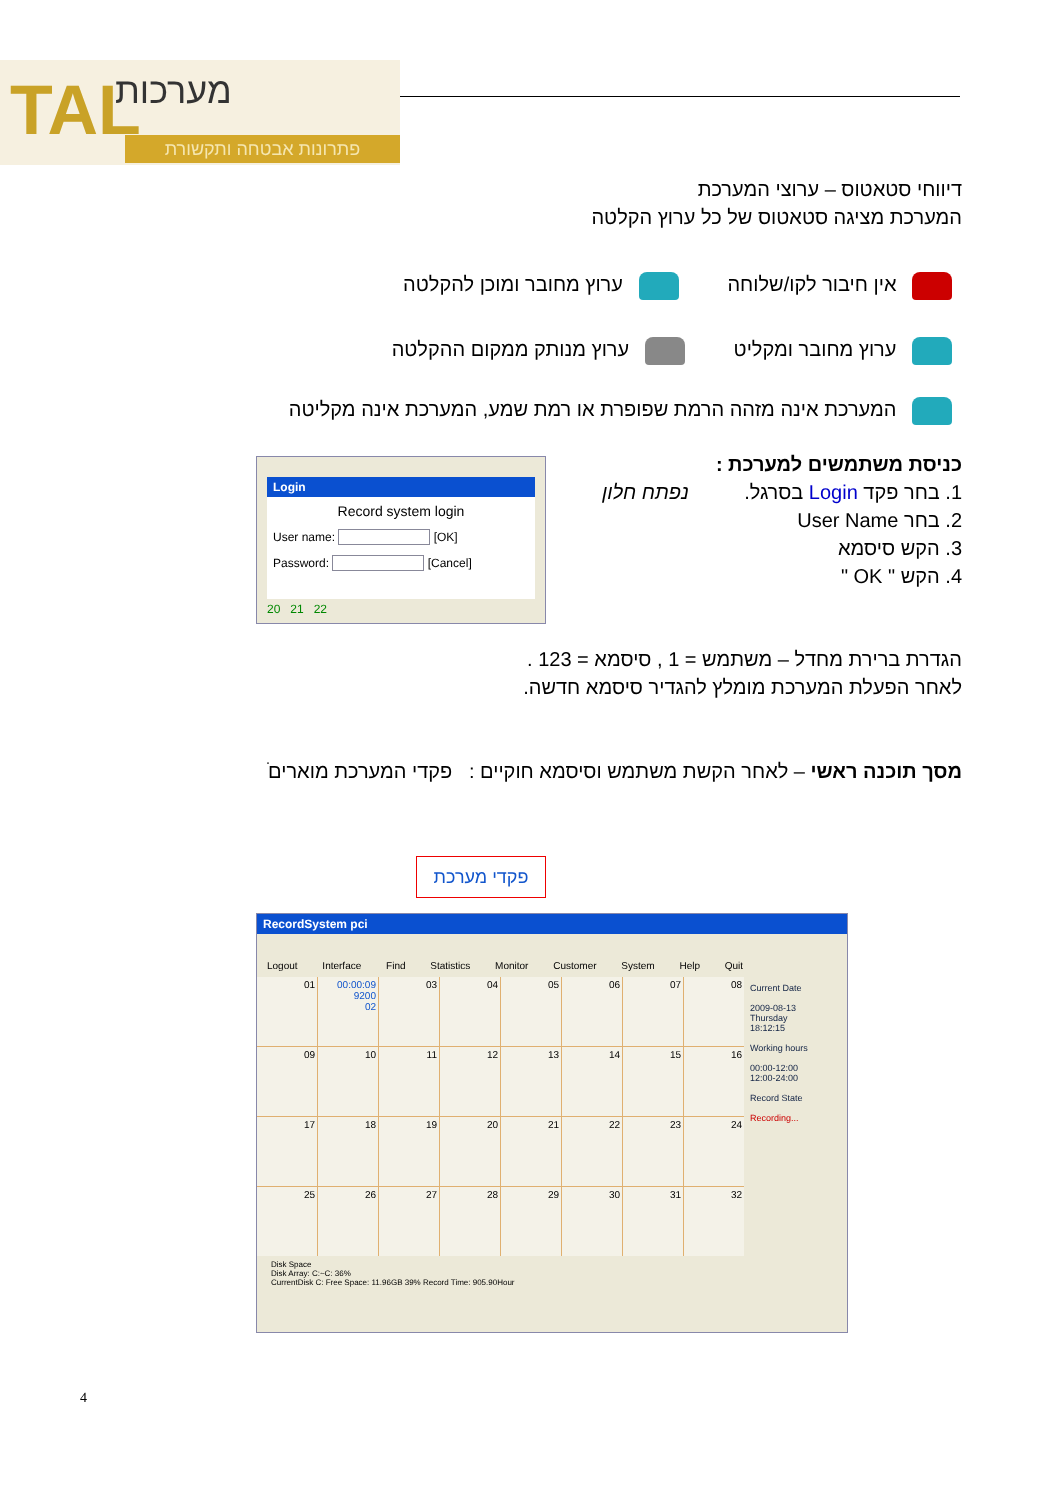TAL מערכות
פתרונות אבטחה ותקשורת
דיווחי סטאטוס – ערוצי המערכת
המערכת מציגה סטאטוס של כל ערוץ הקלטה
אין חיבור לקו/שלוחה ערוץ מחובר ומוכן להקלטה
ערוץ מחובר ומקליט ערוץ מנותק ממקום ההקלטה
המערכת אינה מזהה הרמת שפופרת או רמת שמע, המערכת אינה מקליטה
כניסת משתמשים למערכת :
1. בחר פקד Login בסרגל. נפתח חלון
2. בחר User Name
3. הקש סיסמא
4. הקש " OK "
Login
Record system login
User name: [OK]
Password: [Cancel]
20 21 22
הגדרת ברירת מחדל – משתמש = 1 , סיסמא = 123 .
לאחר הפעלת המערכת מומלץ להגדיר סיסמא חדשה.
מסך תוכנה ראשי – לאחר הקשת משתמש וסיסמא חוקיים : פקדי המערכת מואריםׁ
פקדי מערכת
RecordSystem pci
Logout Interface Find Statistics Monitor Customer System Help Quit
01
00:00:09 9200
02
03
04
05
06
07
08
09
10
11
12
13
14
15
16
17
18
19
20
21
22
23
24
25
26
27
28
29
30
31
32
Current Date
2009-08-13
Thursday
18:12:15
Working hours
00:00-12:00
12:00-24:00
Record State
Recording...
Disk Space
Disk Array: C:~C: 36%
CurrentDisk C: Free Space: 11.96GB 39% Record Time: 905.90Hour
4